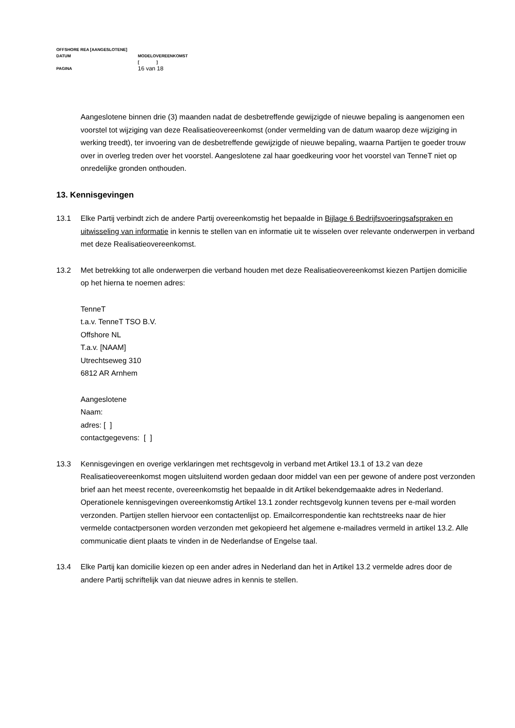| OFFSHORE REA [AANGESLOTENE] | |
| DATUM | MODELOVEREENKOMST [ ] |
| PAGINA | 16 van 18 |
Aangeslotene binnen drie (3) maanden nadat de desbetreffende gewijzigde of nieuwe bepaling is aangenomen een voorstel tot wijziging van deze Realisatieovereenkomst (onder vermelding van de datum waarop deze wijziging in werking treedt), ter invoering van de desbetreffende gewijzigde of nieuwe bepaling, waarna Partijen te goeder trouw over in overleg treden over het voorstel. Aangeslotene zal haar goedkeuring voor het voorstel van TenneT niet op onredelijke gronden onthouden.
13. Kennisgevingen
13.1 Elke Partij verbindt zich de andere Partij overeenkomstig het bepaalde in Bijlage 6 Bedrijfsvoeringsafspraken en uitwisseling van informatie in kennis te stellen van en informatie uit te wisselen over relevante onderwerpen in verband met deze Realisatieovereenkomst.
13.2 Met betrekking tot alle onderwerpen die verband houden met deze Realisatieovereenkomst kiezen Partijen domicilie op het hierna te noemen adres:
TenneT
t.a.v. TenneT TSO B.V.
Offshore NL
T.a.v. [NAAM]
Utrechtseweg 310
6812 AR Arnhem
Aangeslotene
Naam:
adres: [ ]
contactgegevens: [ ]
13.3 Kennisgevingen en overige verklaringen met rechtsgevolg in verband met Artikel 13.1 of 13.2 van deze Realisatieovereenkomst mogen uitsluitend worden gedaan door middel van een per gewone of andere post verzonden brief aan het meest recente, overeenkomstig het bepaalde in dit Artikel bekendgemaakte adres in Nederland. Operationele kennisgevingen overeenkomstig Artikel 13.1 zonder rechtsgevolg kunnen tevens per e-mail worden verzonden. Partijen stellen hiervoor een contactenlijst op. Emailcorrespondentie kan rechtstreeks naar de hier vermelde contactpersonen worden verzonden met gekopieerd het algemene e-mailadres vermeld in artikel 13.2. Alle communicatie dient plaats te vinden in de Nederlandse of Engelse taal.
13.4 Elke Partij kan domicilie kiezen op een ander adres in Nederland dan het in Artikel 13.2 vermelde adres door de andere Partij schriftelijk van dat nieuwe adres in kennis te stellen.